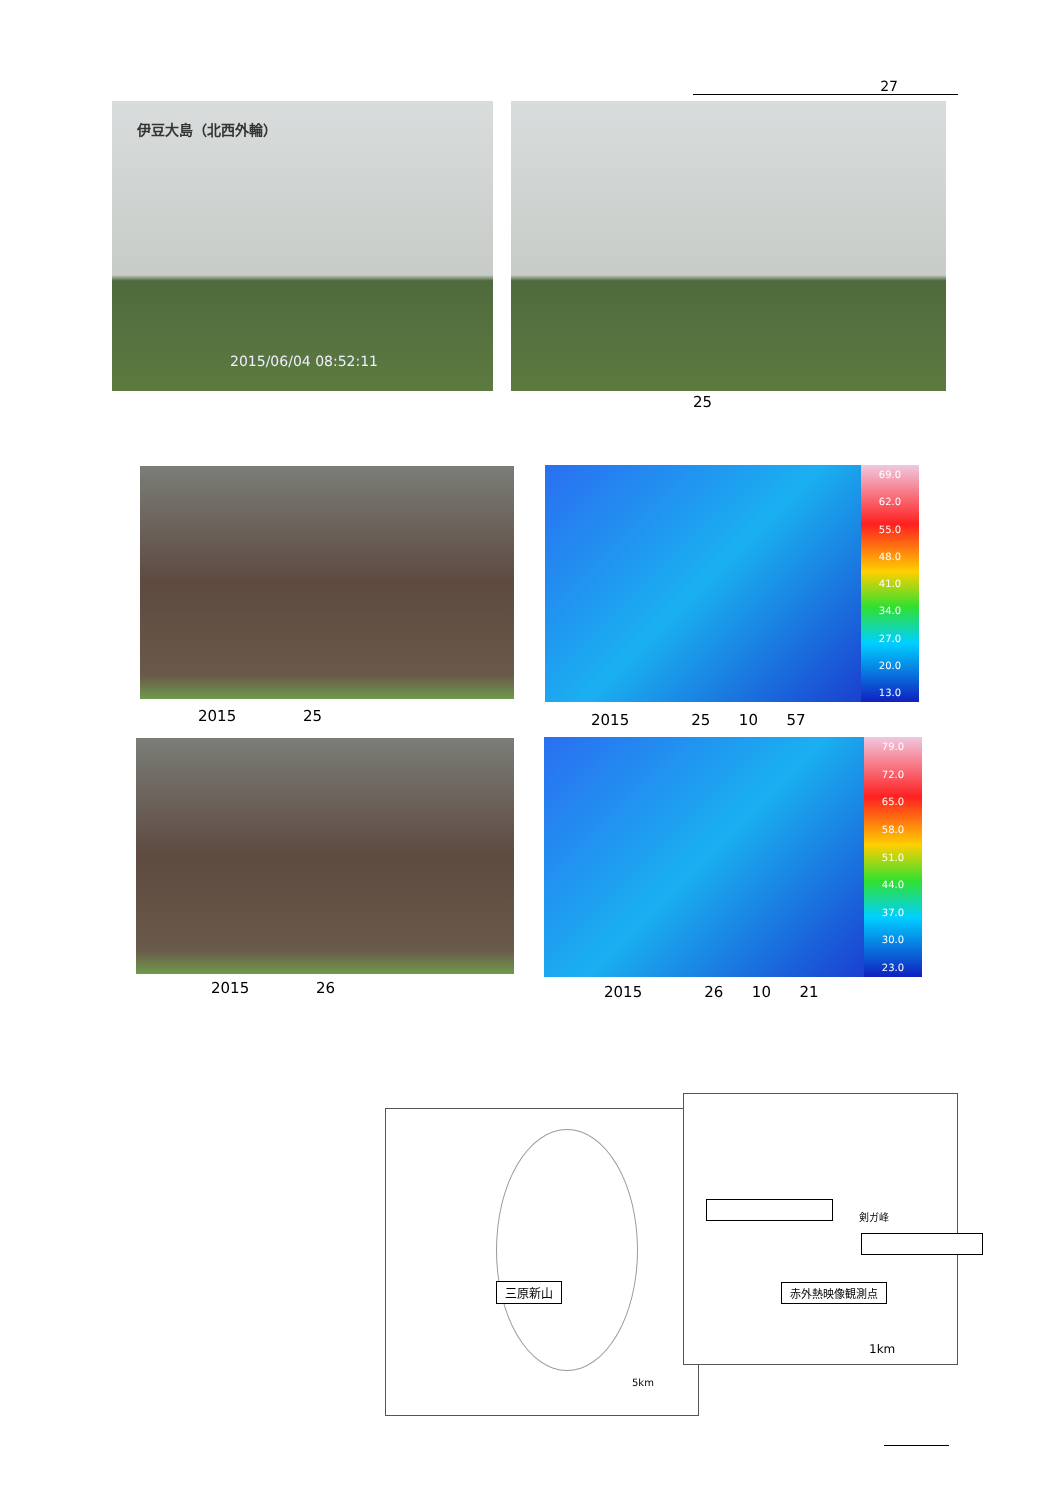27
伊豆大島（北西外輪）
2015/06/04 08:52:11
25
69.0
62.0
55.0
48.0
41.0
34.0
27.0
20.0
13.0
2015 25
2015 25 10 57
79.0
72.0
65.0
58.0
51.0
44.0
37.0
30.0
23.0
2015 26
2015 26 10 21
三原新山
5km
剣ガ峰
赤外熱映像観測点
1km